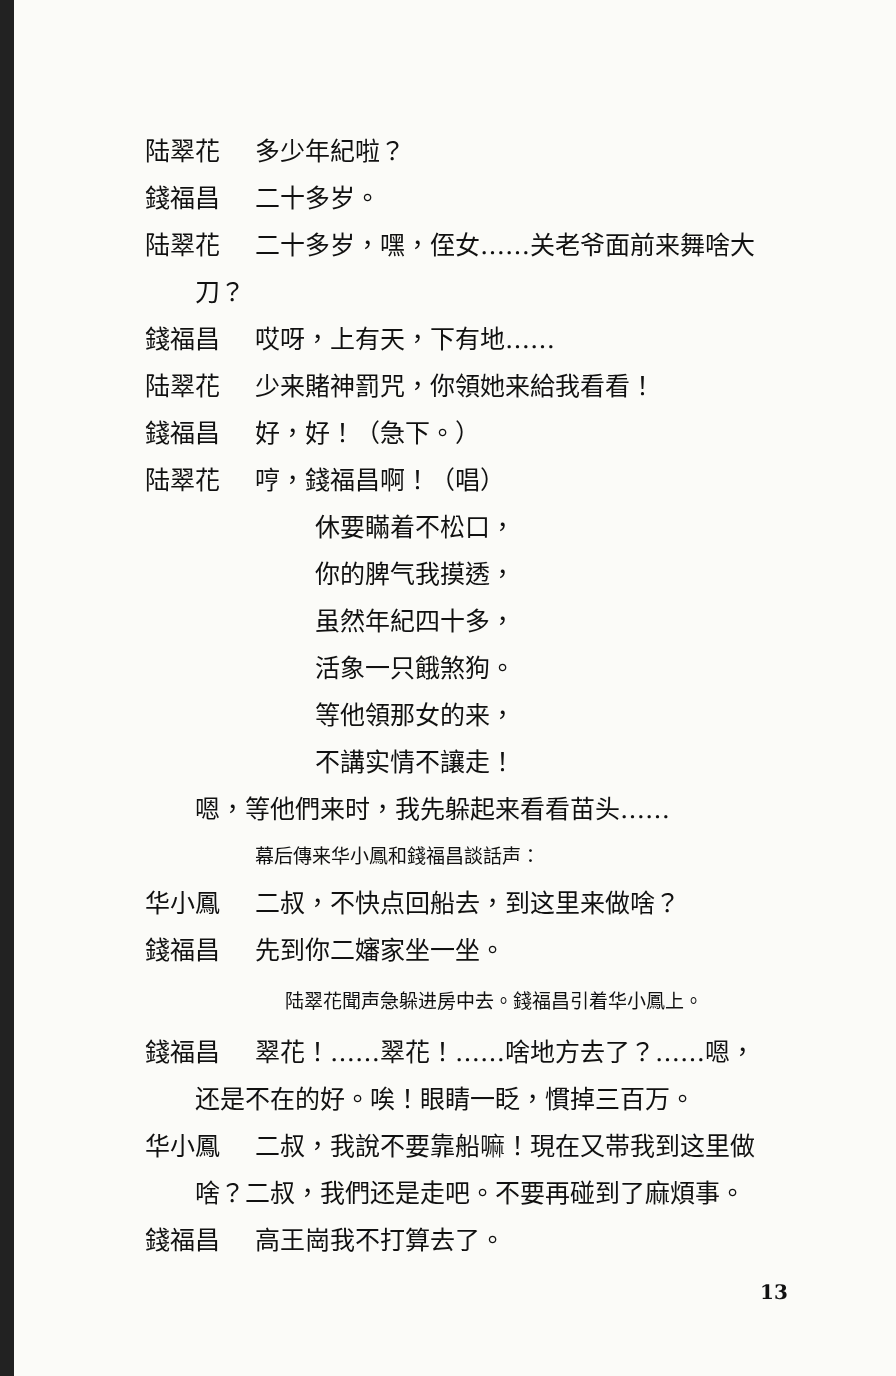陆翠花 多少年紀啦？
錢福昌 二十多岁。
陆翠花 二十多岁，嘿，侄女……关老爷面前来舞啥大
刀？
錢福昌 哎呀，上有天，下有地……
陆翠花 少来賭神罰咒，你領她来給我看看！
錢福昌 好，好！（急下。）
陆翠花 哼，錢福昌啊！（唱）
休要瞞着不松口，
你的脾气我摸透，
虽然年紀四十多，
活象一只餓煞狗。
等他領那女的来，
不講实情不讓走！
嗯，等他們来时，我先躲起来看看苗头……
幕后傳来华小鳳和錢福昌談話声：
华小鳳 二叔，不快点回船去，到这里来做啥？
錢福昌 先到你二嬸家坐一坐。
陆翠花聞声急躲进房中去。錢福昌引着华小鳳上。
錢福昌 翠花！……翠花！……啥地方去了？……嗯，
还是不在的好。唉！眼睛一眨，慣掉三百万。
华小鳳 二叔，我說不要靠船嘛！現在又帯我到这里做
啥？二叔，我們还是走吧。不要再碰到了麻煩事。
錢福昌 高王崗我不打算去了。
13